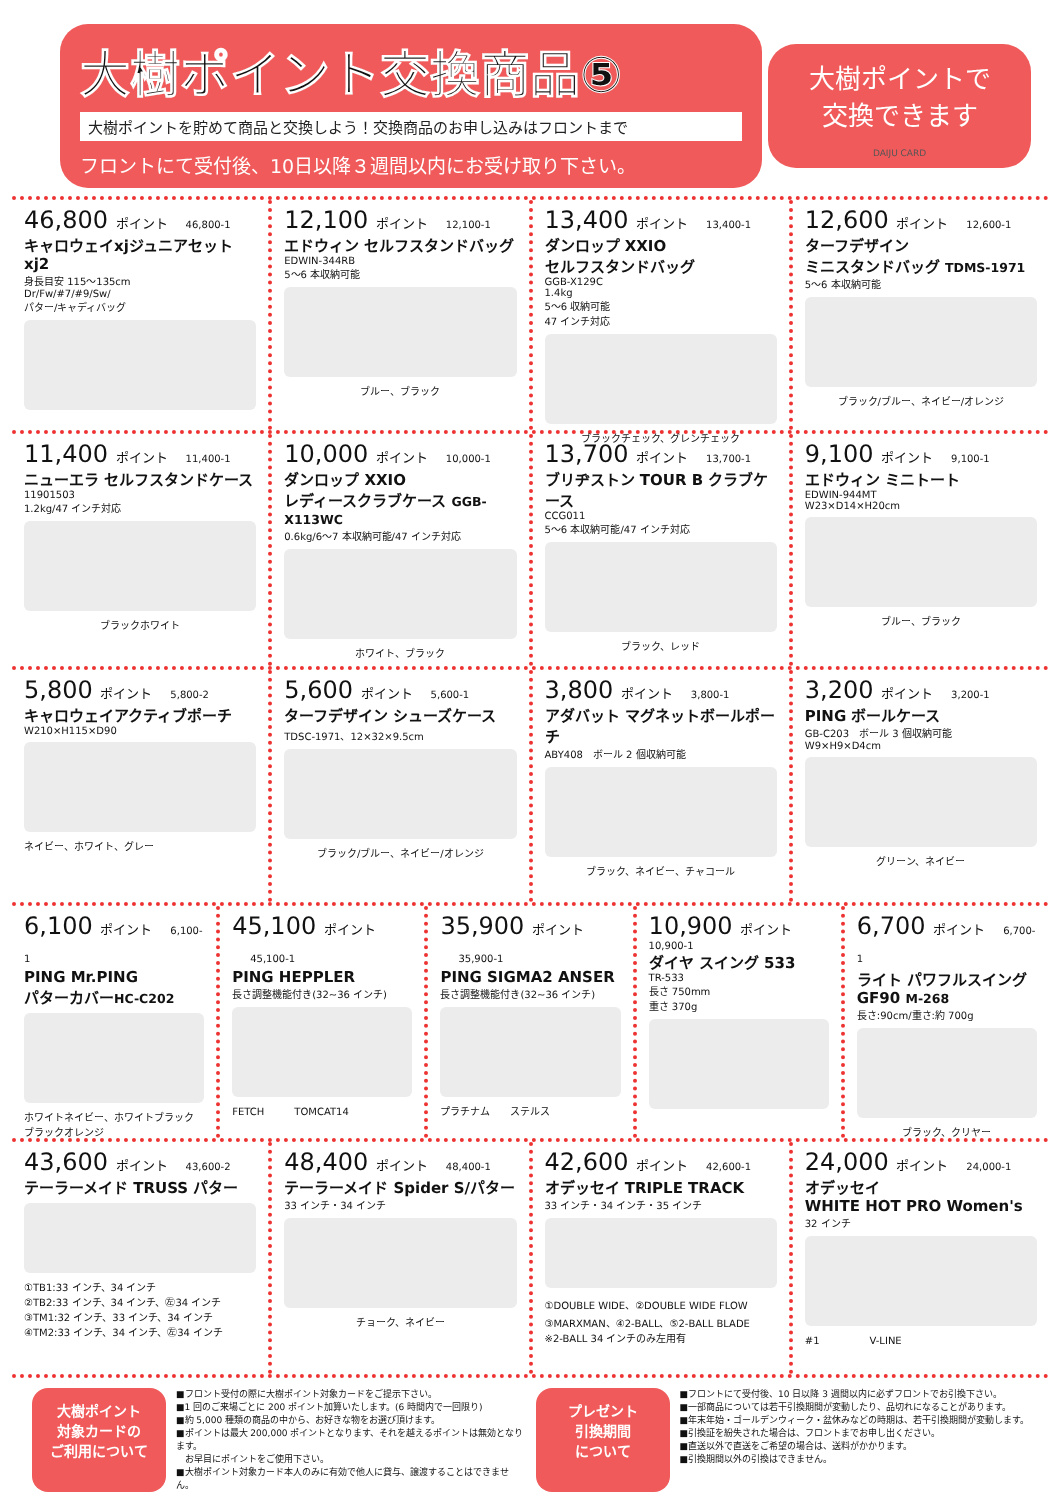大樹ポイント交換商品⑤
大樹ポイントを貯めて商品と交換しよう！交換商品のお申し込みはフロントまで
フロントにて受付後、10日以降３週間以内にお受け取り下さい。
大樹ポイントで
交換できます
DAIJU CARD
46,800 ポイント 46,800-1
キャロウェイxjジュニアセット xj2
身長目安 115～135cm
Dr/Fw/#7/#9/Sw/
パター/キャディバッグ
12,100 ポイント 12,100-1
エドウィン セルフスタンドバッグ
EDWIN-344RB
5～6 本収納可能
ブルー、ブラック
13,400 ポイント 13,400-1
ダンロップ XXIO
セルフスタンドバッグ
GGB-X129C
1.4kg
5～6 収納可能
47 インチ対応
ブラックチェック、グレンチェック
12,600 ポイント 12,600-1
ターフデザイン
ミニスタンドバッグ TDMS-1971
5～6 本収納可能
ブラック/ブルー、ネイビー/オレンジ
11,400 ポイント 11,400-1
ニューエラ セルフスタンドケース
11901503
1.2kg/47 インチ対応
ブラックホワイト
10,000 ポイント 10,000-1
ダンロップ XXIO
レディースクラブケース GGB-X113WC
0.6kg/6～7 本収納可能/47 インチ対応
ホワイト、ブラック
13,700 ポイント 13,700-1
ブリヂストン TOUR B クラブケース
CCG011
5～6 本収納可能/47 インチ対応
ブラック、レッド
9,100 ポイント 9,100-1
エドウィン ミニトート
EDWIN-944MT
W23×D14×H20cm
ブルー、ブラック
5,800 ポイント 5,800-2
キャロウェイアクティブポーチ
W210×H115×D90
ネイビー、ホワイト、グレー
5,600 ポイント 5,600-1
ターフデザイン シューズケース
TDSC-1971、12×32×9.5cm
ブラック/ブルー、ネイビー/オレンジ
3,800 ポイント 3,800-1
アダバット マグネットボールポーチ
ABY408　ボール 2 個収納可能
ブラック、ネイビー、チャコール
3,200 ポイント 3,200-1
PING ボールケース
GB-C203　ボール 3 個収納可能
W9×H9×D4cm
グリーン、ネイビー
6,100 ポイント 6,100-1
PING Mr.PING
パターカバーHC-C202
ホワイトネイビー、ホワイトブラック
ブラックオレンジ
45,100 ポイント 45,100-1
PING HEPPLER
長さ調整機能付き(32~36 インチ)
FETCH　　　TOMCAT14
35,900 ポイント 35,900-1
PING SIGMA2 ANSER
長さ調整機能付き(32~36 インチ)
プラチナム　　ステルス
10,900 ポイント
10,900-1
ダイヤ スイング 533
TR-533
長さ 750mm
重さ 370g
6,700 ポイント 6,700-1
ライト パワフルスイング
GF90 M-268
長さ:90cm/重さ:約 700g
ブラック、クリヤー
43,600 ポイント 43,600-2
テーラーメイド TRUSS パター
①TB1:33 インチ、34 インチ
②TB2:33 インチ、34 インチ、㊧34 インチ
③TM1:32 インチ、33 インチ、34 インチ
④TM2:33 インチ、34 インチ、㊧34 インチ
48,400 ポイント 48,400-1
テーラーメイド Spider S/パター
33 インチ・34 インチ
チョーク、ネイビー
42,600 ポイント 42,600-1
オデッセイ TRIPLE TRACK
33 インチ・34 インチ・35 インチ
①DOUBLE WIDE、②DOUBLE WIDE FLOW
③MARXMAN、④2-BALL、⑤2-BALL BLADE
※2-BALL 34 インチのみ左用有
24,000 ポイント 24,000-1
オデッセイ
WHITE HOT PRO Women's
32 インチ
#1　　　　　V-LINE
大樹ポイント
対象カードの
ご利用について
■フロント受付の際に大樹ポイント対象カードをご提示下さい。
■1 回のご来場ごとに 200 ポイント加算いたします。(6 時間内で一回限り)
■約 5,000 種類の商品の中から、お好きな物をお選び頂けます。
■ポイントは最大 200,000 ポイントとなります、それを越えるポイントは無効となります。
　お早目にポイントをご使用下さい。
■大樹ポイント対象カード本人のみに有効で他人に貸与、譲渡することはできません。
プレゼント
引換期間
について
■フロントにて受付後、10 日以降 3 週間以内に必ずフロントでお引換下さい。
■一部商品については若干引換期間が変動したり、品切れになることがあります。
■年末年始・ゴールデンウィーク・盆休みなどの時期は、若干引換期間が変動します。
■引換証を紛失された場合は、フロントまでお申し出ください。
■直送以外で直送をご希望の場合は、送料がかかります。
■引換期間以外の引換はできません。